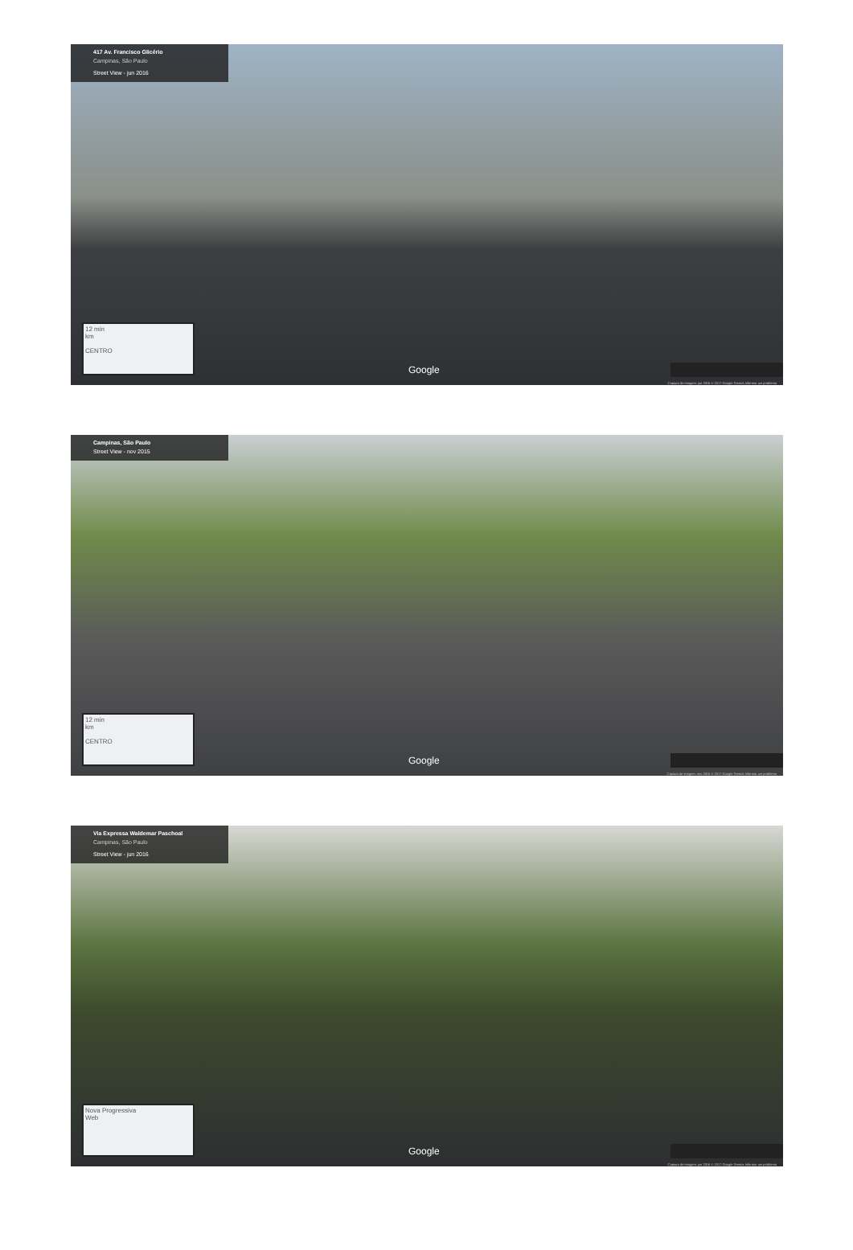417 Av. Francisco Glicério
Campinas, São Paulo
Street View - jun 2016
12 min
km
CENTRO
Google
Captura de imagem: jun 2016 © 2017 Google Termos Informar um problema
Campinas, São Paulo
Street View - nov 2015
12 min
km
CENTRO
Google
Captura de imagem: nov 2015 © 2017 Google Termos Informar um problema
Via Expressa Waldemar Paschoal
Campinas, São Paulo
Street View - jun 2016
Nova Progressiva
Web
Google
Captura de imagem: jun 2016 © 2017 Google Termos Informar um problema